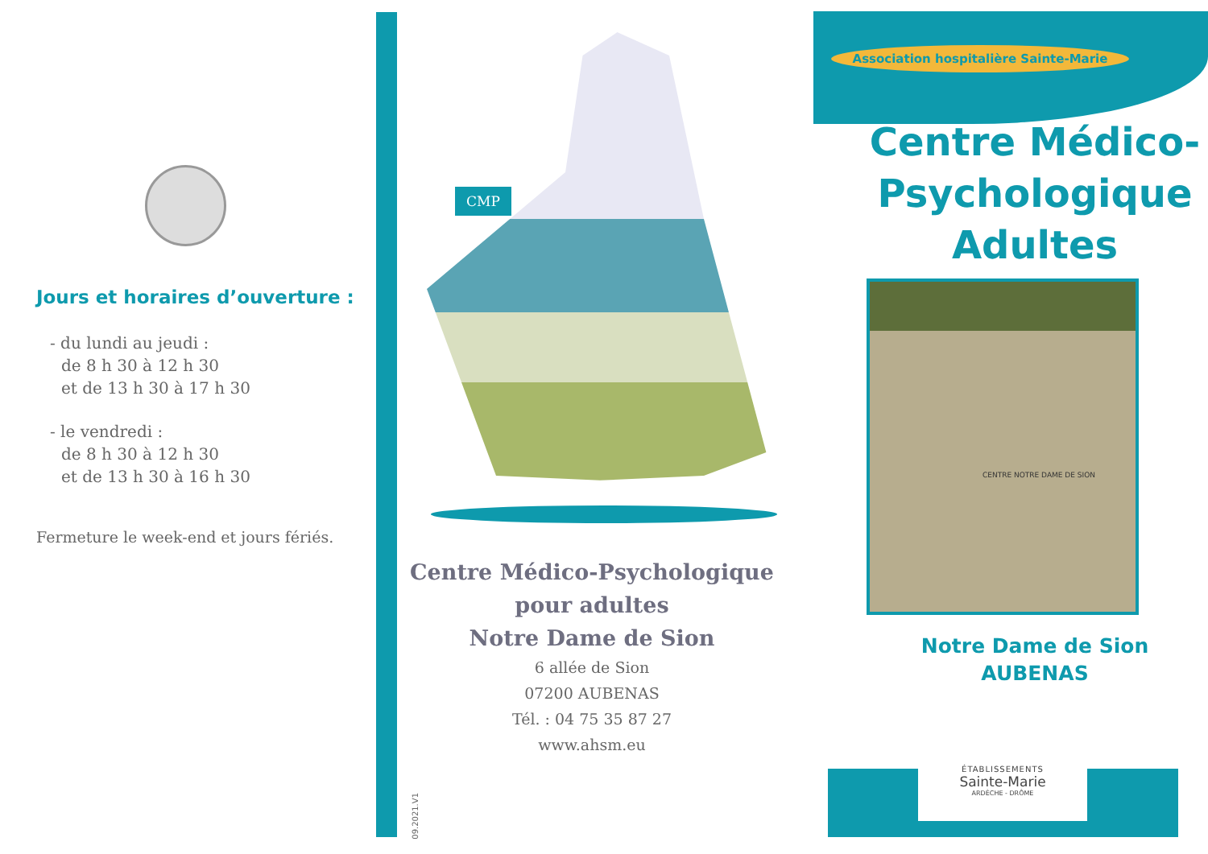Jours et horaires d’ouverture :
- du lundi au jeudi :
de 8 h 30 à 12 h 30
et de 13 h 30 à 17 h 30
- le vendredi :
de 8 h 30 à 12 h 30
et de 13 h 30 à 16 h 30
Fermeture le week-end et jours fériés.
CMP
Centre Médico-Psychologique
pour adultes
Notre Dame de Sion
6 allée de Sion
07200 AUBENAS
Tél. : 04 75 35 87 27
www.ahsm.eu
09.2021.V1
Association hospitalière Sainte-Marie
Centre Médico-
Psychologique
Adultes
CENTRE NOTRE DAME DE SION
Notre Dame de Sion
AUBENAS
ÉTABLISSEMENTS
Sainte-Marie
ARDÈCHE - DRÔME